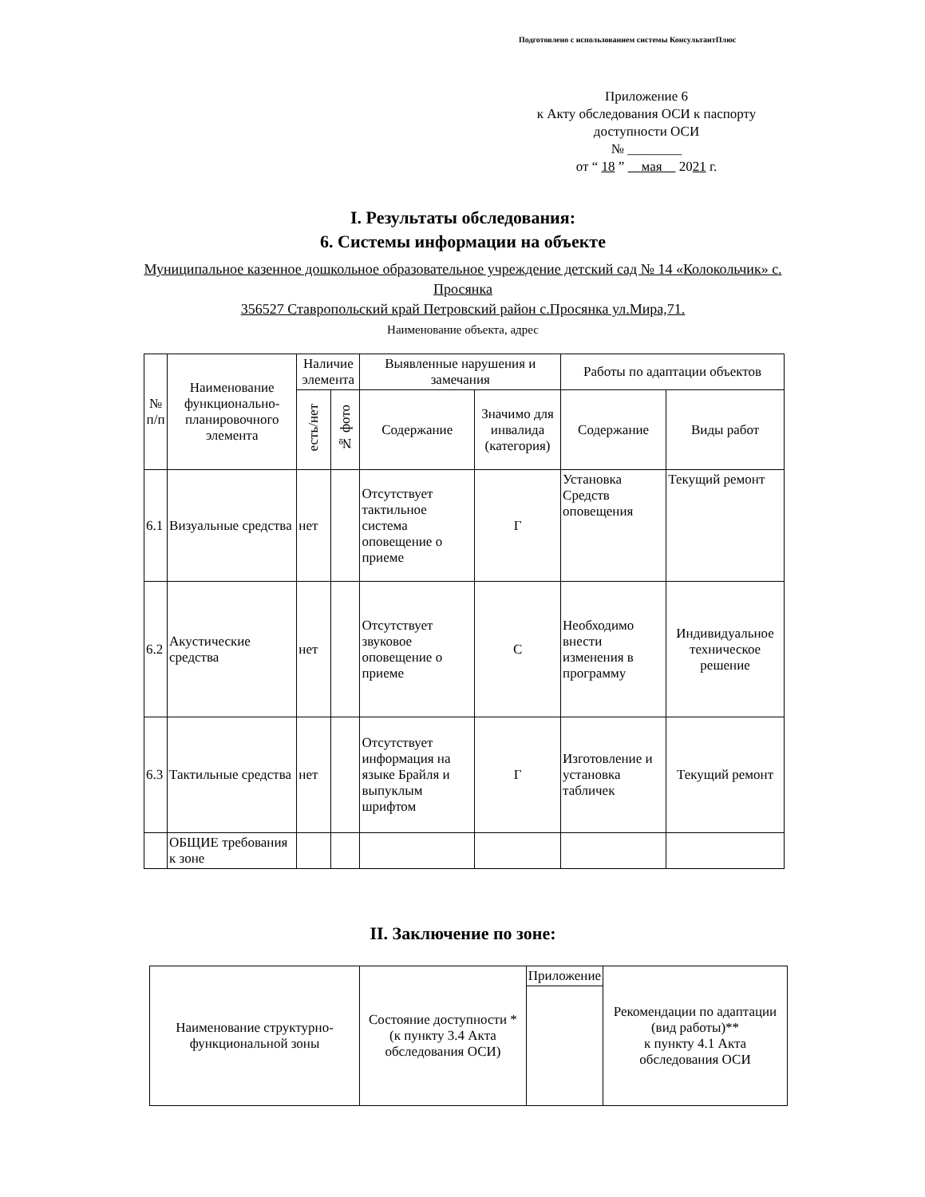Подготовлено с использованием системы КонсультантПлюс
Приложение 6
к Акту обследования ОСИ к паспорту
доступности ОСИ
№ ________
от “ 18 ” мая 2021 г.
I. Результаты обследования:
6. Системы информации на объекте
Муниципальное казенное дошкольное образовательное учреждение детский сад № 14 «Колокольчик» с. Просянка
356527 Ставропольский край Петровский район с.Просянка ул.Мира,71.
Наименование объекта, адрес
| № п/п | Наименование функционально-планировочного элемента | Наличие элемента | | Выявленные нарушения и замечания | | Работы по адаптации объектов | |
| --- | --- | --- | --- | --- | --- | --- | --- |
| | | есть/нет | № фото | Содержание | Значимо для инвалида (категория) | Содержание | Виды работ |
| 6.1 | Визуальные средства | нет | | Отсутствует тактильное система оповещение о приеме | Г | Установка Средств оповещения | Текущий ремонт |
| 6.2 | Акустические средства | нет | | Отсутствует звуковое оповещение о приеме | С | Необходимо внести изменения в программу | Индивидуальное техническое решение |
| 6.3 | Тактильные средства | нет | | Отсутствует информация на языке Брайля и выпуклым шрифтом | Г | Изготовление и установка табличек | Текущий ремонт |
| | ОБЩИЕ требования к зоне | | | | | | |
II. Заключение по зоне:
| Наименование структурно-функциональной зоны | Состояние доступности * (к пункту 3.4 Акта обследования ОСИ) | Приложение | Рекомендации по адаптации (вид работы)** к пункту 4.1 Акта обследования ОСИ |